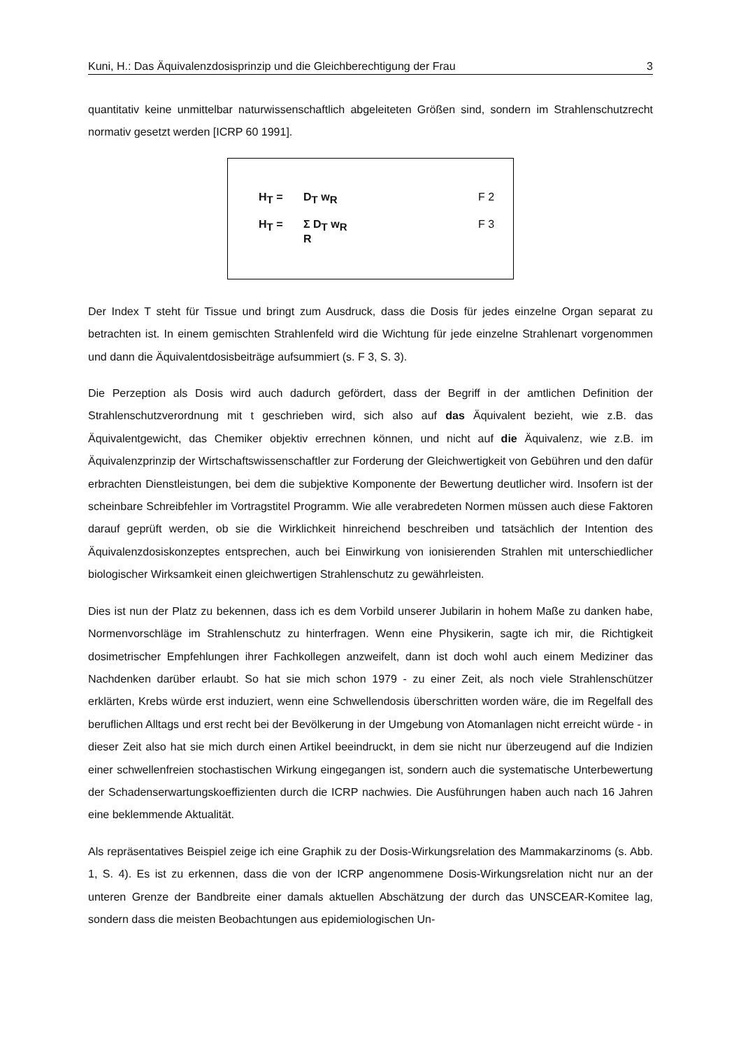Kuni, H.: Das Äquivalenzdosisprinzip und die Gleichberechtigung der Frau 3
quantitativ keine unmittelbar naturwissenschaftlich abgeleiteten Größen sind, sondern im Strahlenschutzrecht normativ gesetzt werden [ICRP 60 1991].
H<sub>T</sub> = D<sub>T</sub> w<sub>R</sub> F 2
H<sub>T</sub> = Σ D<sub>T</sub> w<sub>R</sub>
R F 3
Der Index T steht für Tissue und bringt zum Ausdruck, dass die Dosis für jedes einzelne Organ separat zu betrachten ist. In einem gemischten Strahlenfeld wird die Wichtung für jede einzelne Strahlenart vorgenommen und dann die Äquivalentdosisbeiträge aufsummiert (s. F 3, S. 3).
Die Perzeption als Dosis wird auch dadurch gefördert, dass der Begriff in der amtlichen Definition der Strahlenschutzverordnung mit t geschrieben wird, sich also auf das Äquivalent bezieht, wie z.B. das Äquivalentgewicht, das Chemiker objektiv errechnen können, und nicht auf die Äquivalenz, wie z.B. im Äquivalenzprinzip der Wirtschaftswissenschaftler zur Forderung der Gleichwertigkeit von Gebühren und den dafür erbrachten Dienstleistungen, bei dem die subjektive Komponente der Bewertung deutlicher wird. Insofern ist der scheinbare Schreibfehler im Vortragstitel Programm. Wie alle verabredeten Normen müssen auch diese Faktoren darauf geprüft werden, ob sie die Wirklichkeit hinreichend beschreiben und tatsächlich der Intention des Äquivalenzdosiskonzeptes entsprechen, auch bei Einwirkung von ionisierenden Strahlen mit unterschiedlicher biologischer Wirksamkeit einen gleichwertigen Strahlenschutz zu gewährleisten.
Dies ist nun der Platz zu bekennen, dass ich es dem Vorbild unserer Jubilarin in hohem Maße zu danken habe, Normenvorschläge im Strahlenschutz zu hinterfragen. Wenn eine Physikerin, sagte ich mir, die Richtigkeit dosimetrischer Empfehlungen ihrer Fachkollegen anzweifelt, dann ist doch wohl auch einem Mediziner das Nachdenken darüber erlaubt. So hat sie mich schon 1979 - zu einer Zeit, als noch viele Strahlenschützer erklärten, Krebs würde erst induziert, wenn eine Schwellendosis überschritten worden wäre, die im Regelfall des beruflichen Alltags und erst recht bei der Bevölkerung in der Umgebung von Atomanlagen nicht erreicht würde - in dieser Zeit also hat sie mich durch einen Artikel beeindruckt, in dem sie nicht nur überzeugend auf die Indizien einer schwellenfreien stochastischen Wirkung eingegangen ist, sondern auch die systematische Unterbewertung der Schadenserwartungskoeffizienten durch die ICRP nachwies. Die Ausführungen haben auch nach 16 Jahren eine beklemmende Aktualität.
Als repräsentatives Beispiel zeige ich eine Graphik zu der Dosis-Wirkungsrelation des Mammakarzinoms (s. Abb. 1, S. 4). Es ist zu erkennen, dass die von der ICRP angenommene Dosis-Wirkungsrelation nicht nur an der unteren Grenze der Bandbreite einer damals aktuellen Abschätzung der durch das UNSCEAR-Komitee lag, sondern dass die meisten Beobachtungen aus epidemiologischen Un-